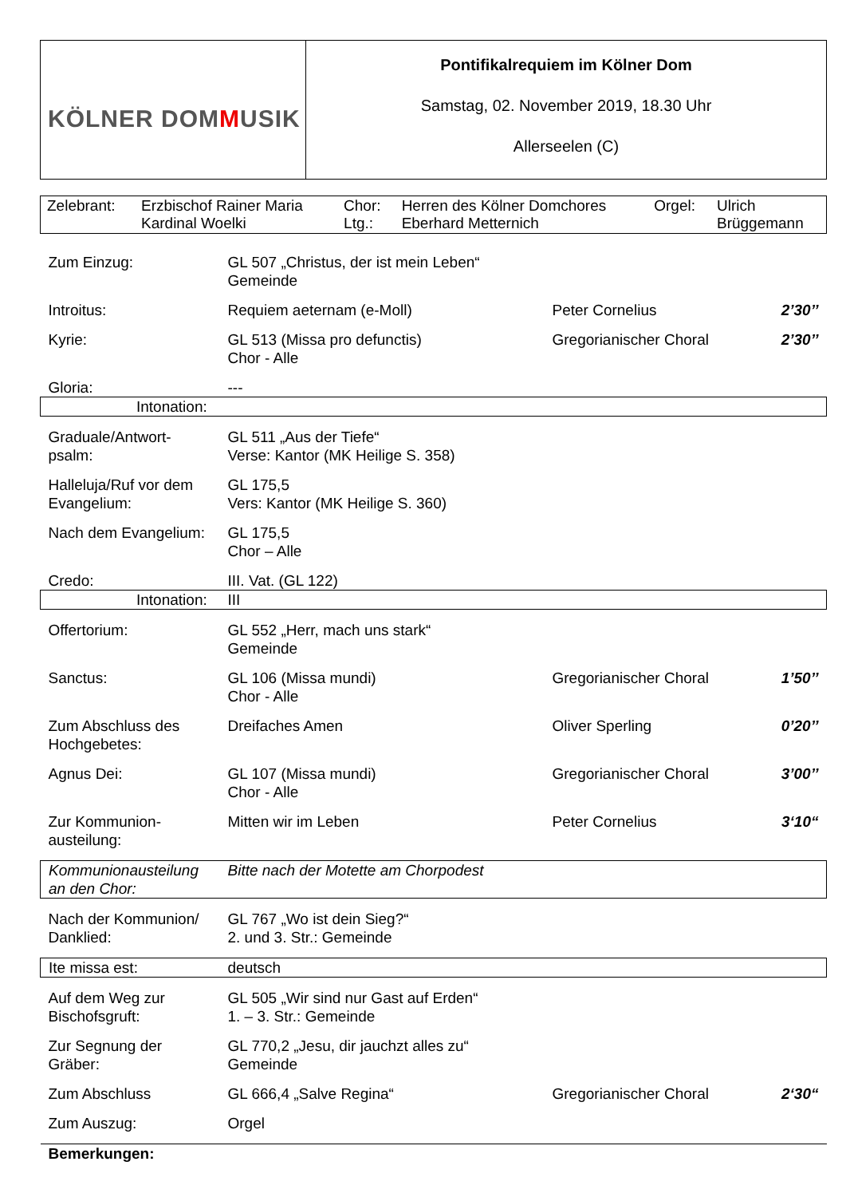| KÖLNER DOM M USIK | Pontifikalrequiem im Kölner Dom Samstag, 02. November 2019, 18.30 Uhr Allerseelen (C) |
| Zelebrant: | Erzbischof Rainer Maria Kardinal Woelki | Chor: Ltg.: | Herren des Kölner Domchores Eberhard Metternich | Orgel: | Ulrich Brüggemann |
| Zum Einzug: | GL 507 „Christus, der ist mein Leben“ Gemeinde | | |
| Introitus: | Requiem aeternam (e-Moll) | Peter Cornelius | 2’30’’ |
| Kyrie: | GL 513 (Missa pro defunctis) Chor - Alle | Gregorianischer Choral | 2’30’’ |
| Gloria: | --- | | |
| Intonation: | | | |
| Graduale/Antwort- psalm: | GL 511 „Aus der Tiefe“ Verse: Kantor (MK Heilige S. 358) | | |
| Halleluja/Ruf vor dem Evangelium: | GL 175,5 Vers: Kantor (MK Heilige S. 360) | | |
| Nach dem Evangelium: | GL 175,5 Chor – Alle | | |
| Credo: | III. Vat. (GL 122) | | |
| Intonation: | III | | |
| Offertorium: | GL 552 „Herr, mach uns stark“ Gemeinde | | |
| Sanctus: | GL 106 (Missa mundi) Chor - Alle | Gregorianischer Choral | 1’50’’ |
| Zum Abschluss des Hochgebetes: | Dreifaches Amen | Oliver Sperling | 0’20’’ |
| Agnus Dei: | GL 107 (Missa mundi) Chor - Alle | Gregorianischer Choral | 3’00’’ |
| Zur Kommunion- austeilung: | Mitten wir im Leben | Peter Cornelius | 3‘10“ |
| Kommunionausteilung an den Chor: | Bitte nach der Motette am Chorpodest | | |
| Nach der Kommunion/ Danklied: | GL 767 „Wo ist dein Sieg?“ 2. und 3. Str.: Gemeinde | | |
| Ite missa est: | deutsch | | |
| Auf dem Weg zur Bischofsgruft: | GL 505 „Wir sind nur Gast auf Erden“ 1. – 3. Str.: Gemeinde | | |
| Zur Segnung der Gräber: | GL 770,2 „Jesu, dir jauchzt alles zu“ Gemeinde | | |
| Zum Abschluss | GL 666,4 „Salve Regina“ | Gregorianischer Choral | 2‘30“ |
| Zum Auszug: | Orgel | | |
| Bemerkungen: | | | |